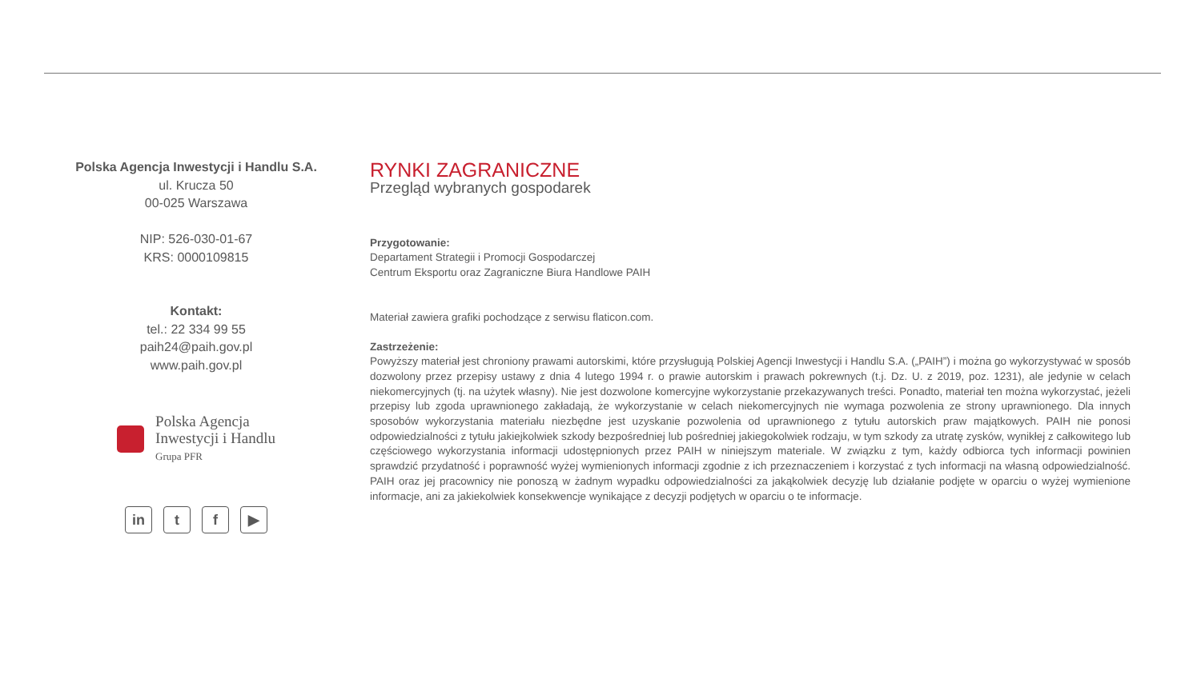Polska Agencja Inwestycji i Handlu S.A.
ul. Krucza 50
00-025 Warszawa
NIP: 526-030-01-67
KRS: 0000109815
Kontakt:
tel.: 22 334 99 55
paih24@paih.gov.pl
www.paih.gov.pl
Polska Agencja
Inwestycji i Handlu
Grupa PFR
in t f ▶
RYNKI ZAGRANICZNE
Przegląd wybranych gospodarek
Przygotowanie:
Departament Strategii i Promocji Gospodarczej
Centrum Eksportu oraz Zagraniczne Biura Handlowe PAIH
Materiał zawiera grafiki pochodzące z serwisu flaticon.com.
Zastrzeżenie:
Powyższy materiał jest chroniony prawami autorskimi, które przysługują Polskiej Agencji Inwestycji i Handlu S.A. („PAIH”) i można go wykorzystywać w sposób dozwolony przez przepisy ustawy z dnia 4 lutego 1994 r. o prawie autorskim i prawach pokrewnych (t.j. Dz. U. z 2019, poz. 1231), ale jedynie w celach niekomercyjnych (tj. na użytek własny). Nie jest dozwolone komercyjne wykorzystanie przekazywanych treści. Ponadto, materiał ten można wykorzystać, jeżeli przepisy lub zgoda uprawnionego zakładają, że wykorzystanie w celach niekomercyjnych nie wymaga pozwolenia ze strony uprawnionego. Dla innych sposobów wykorzystania materiału niezbędne jest uzyskanie pozwolenia od uprawnionego z tytułu autorskich praw majątkowych. PAIH nie ponosi odpowiedzialności z tytułu jakiejkolwiek szkody bezpośredniej lub pośredniej jakiegokolwiek rodzaju, w tym szkody za utratę zysków, wynikłej z całkowitego lub częściowego wykorzystania informacji udostępnionych przez PAIH w niniejszym materiale. W związku z tym, każdy odbiorca tych informacji powinien sprawdzić przydatność i poprawność wyżej wymienionych informacji zgodnie z ich przeznaczeniem i korzystać z tych informacji na własną odpowiedzialność. PAIH oraz jej pracownicy nie ponoszą w żadnym wypadku odpowiedzialności za jakąkolwiek decyzję lub działanie podjęte w oparciu o wyżej wymienione informacje, ani za jakiekolwiek konsekwencje wynikające z decyzji podjętych w oparciu o te informacje.